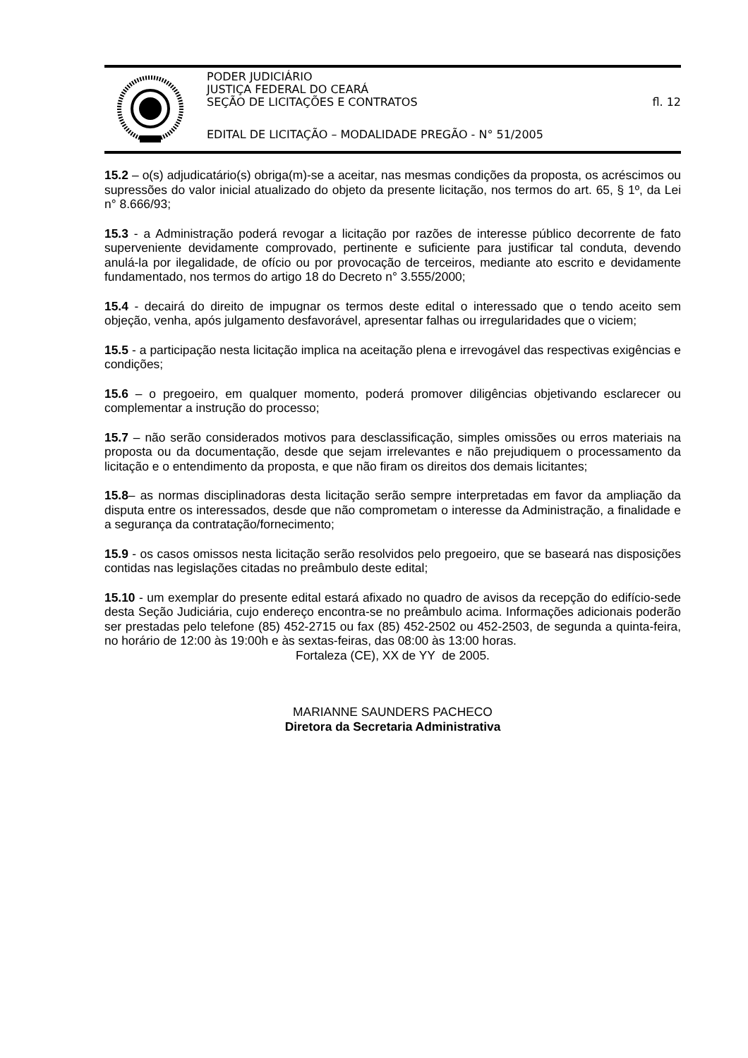PODER JUDICIÁRIO
JUSTIÇA FEDERAL DO CEARÁ
SEÇÃO DE LICITAÇÕES E CONTRATOS fl. 12
EDITAL DE LICITAÇÃO – MODALIDADE PREGÃO - N° 51/2005
15.2 – o(s) adjudicatário(s) obriga(m)-se a aceitar, nas mesmas condições da proposta, os acréscimos ou supressões do valor inicial atualizado do objeto da presente licitação, nos termos do art. 65, § 1º, da Lei n° 8.666/93;
15.3 - a Administração poderá revogar a licitação por razões de interesse público decorrente de fato superveniente devidamente comprovado, pertinente e suficiente para justificar tal conduta, devendo anulá-la por ilegalidade, de ofício ou por provocação de terceiros, mediante ato escrito e devidamente fundamentado, nos termos do artigo 18 do Decreto n° 3.555/2000;
15.4 - decairá do direito de impugnar os termos deste edital o interessado que o tendo aceito sem objeção, venha, após julgamento desfavorável, apresentar falhas ou irregularidades que o viciem;
15.5 - a participação nesta licitação implica na aceitação plena e irrevogável das respectivas exigências e condições;
15.6 – o pregoeiro, em qualquer momento, poderá promover diligências objetivando esclarecer ou complementar a instrução do processo;
15.7 – não serão considerados motivos para desclassificação, simples omissões ou erros materiais na proposta ou da documentação, desde que sejam irrelevantes e não prejudiquem o processamento da licitação e o entendimento da proposta, e que não firam os direitos dos demais licitantes;
15.8– as normas disciplinadoras desta licitação serão sempre interpretadas em favor da ampliação da disputa entre os interessados, desde que não comprometam o interesse da Administração, a finalidade e a segurança da contratação/fornecimento;
15.9 - os casos omissos nesta licitação serão resolvidos pelo pregoeiro, que se baseará nas disposições contidas nas legislações citadas no preâmbulo deste edital;
15.10 - um exemplar do presente edital estará afixado no quadro de avisos da recepção do edifício-sede desta Seção Judiciária, cujo endereço encontra-se no preâmbulo acima. Informações adicionais poderão ser prestadas pelo telefone (85) 452-2715 ou fax (85) 452-2502 ou 452-2503, de segunda a quinta-feira, no horário de 12:00 às 19:00h e às sextas-feiras, das 08:00 às 13:00 horas.
Fortaleza (CE), XX de YY de 2005.
MARIANNE SAUNDERS PACHECO
Diretora da Secretaria Administrativa